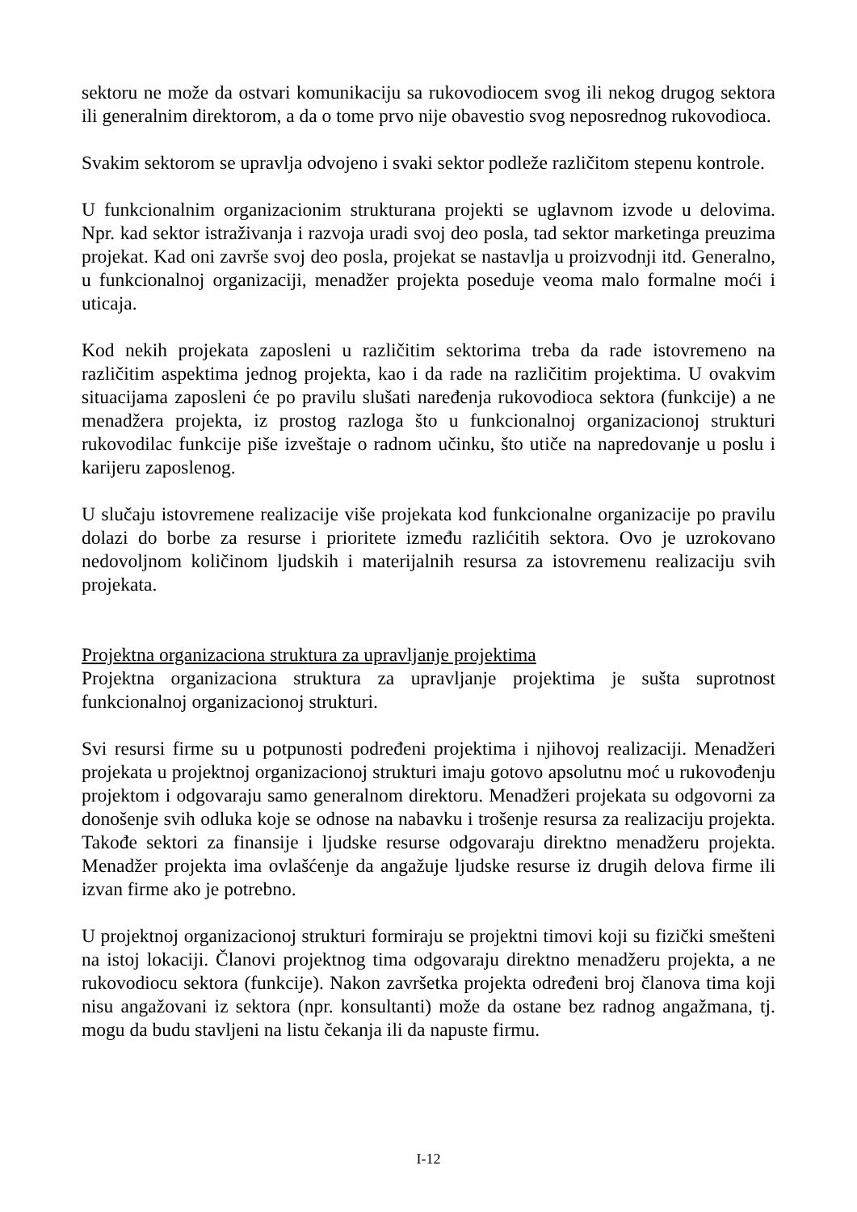sektoru ne može da ostvari komunikaciju sa rukovodiocem svog ili nekog drugog sektora ili generalnim direktorom, a da o tome prvo nije obavestio svog neposrednog rukovodioca.
Svakim sektorom se upravlja odvojeno i svaki sektor podleže različitom stepenu kontrole.
U funkcionalnim organizacionim strukturana projekti se uglavnom izvode u delovima. Npr. kad sektor istraživanja i razvoja uradi svoj deo posla, tad sektor marketinga preuzima projekat. Kad oni završe svoj deo posla, projekat se nastavlja u proizvodnji itd. Generalno, u funkcionalnoj organizaciji, menadžer projekta poseduje veoma malo formalne moći i uticaja.
Kod nekih projekata zaposleni u različitim sektorima treba da rade istovremeno na različitim aspektima jednog projekta, kao i da rade na različitim projektima. U ovakvim situacijama zaposleni će po pravilu slušati naređenja rukovodioca sektora (funkcije) a ne menadžera projekta, iz prostog razloga što u funkcionalnoj organizacionoj strukturi rukovodilac funkcije piše izveštaje o radnom učinku, što utiče na napredovanje u poslu i karijeru zaposlenog.
U slučaju istovremene realizacije više projekata kod funkcionalne organizacije po pravilu dolazi do borbe za resurse i prioritete između razlićitih sektora. Ovo je uzrokovano nedovoljnom količinom ljudskih i materijalnih resursa za istovremenu realizaciju svih projekata.
Projektna organizaciona struktura za upravljanje projektima
Projektna organizaciona struktura za upravljanje projektima je sušta suprotnost funkcionalnoj organizacionoj strukturi.
Svi resursi firme su u potpunosti podređeni projektima i njihovoj realizaciji. Menadžeri projekata u projektnoj organizacionoj strukturi imaju gotovo apsolutnu moć u rukovođenju projektom i odgovaraju samo generalnom direktoru. Menadžeri projekata su odgovorni za donošenje svih odluka koje se odnose na nabavku i trošenje resursa za realizaciju projekta. Takođe sektori za finansije i ljudske resurse odgovaraju direktno menadžeru projekta. Menadžer projekta ima ovlašćenje da angažuje ljudske resurse iz drugih delova firme ili izvan firme ako je potrebno.
U projektnoj organizacionoj strukturi formiraju se projektni timovi koji su fizički smešteni na istoj lokaciji. Članovi projektnog tima odgovaraju direktno menadžeru projekta, a ne rukovodiocu sektora (funkcije). Nakon završetka projekta određeni broj članova tima koji nisu angažovani iz sektora (npr. konsultanti) može da ostane bez radnog angažmana, tj. mogu da budu stavljeni na listu čekanja ili da napuste firmu.
I-12